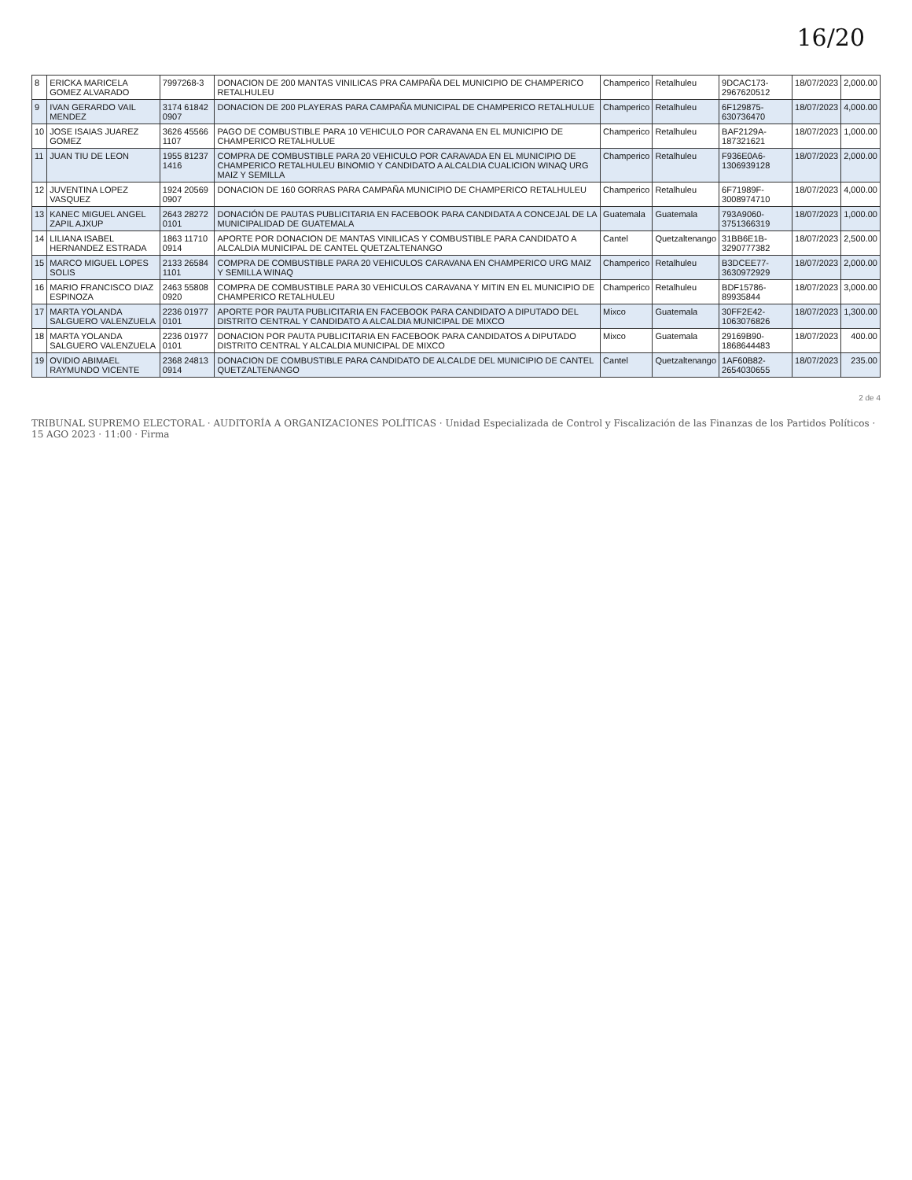16/20
| 8 | ERICKA MARICELA GOMEZ ALVARADO | 7997268-3 | DONACION DE 200 MANTAS VINILICAS PRA CAMPAÑA DEL MUNICIPIO DE CHAMPERICO RETALHULEU | Champerico | Retalhuleu | 9DCAC173-2967620512 | 18/07/2023 | 2,000.00 |
| 9 | IVAN GERARDO VAIL MENDEZ | 3174 61842 0907 | DONACION DE 200 PLAYERAS PARA CAMPAÑA MUNICIPAL DE CHAMPERICO RETALHULUE | Champerico | Retalhuleu | 6F129875-630736470 | 18/07/2023 | 4,000.00 |
| 10 | JOSE ISAIAS JUAREZ GOMEZ | 3626 45566 1107 | PAGO DE COMBUSTIBLE PARA 10 VEHICULO POR CARAVANA EN EL MUNICIPIO DE CHAMPERICO RETALHULUE | Champerico | Retalhuleu | BAF2129A-187321621 | 18/07/2023 | 1,000.00 |
| 11 | JUAN TIU DE LEON | 1955 81237 1416 | COMPRA DE COMBUSTIBLE PARA 20 VEHICULO POR CARAVADA EN EL MUNICIPIO DE CHAMPERICO RETALHULEU BINOMIO Y CANDIDATO A ALCALDIA CUALICION WINAQ URG MAIZ Y SEMILLA | Champerico | Retalhuleu | F936E0A6-1306939128 | 18/07/2023 | 2,000.00 |
| 12 | JUVENTINA LOPEZ VASQUEZ | 1924 20569 0907 | DONACION DE 160 GORRAS PARA CAMPAÑA MUNICIPIO DE CHAMPERICO RETALHULEU | Champerico | Retalhuleu | 6F71989F-3008974710 | 18/07/2023 | 4,000.00 |
| 13 | KANEC MIGUEL ANGEL ZAPIL AJXUP | 2643 28272 0101 | DONACIÓN DE PAUTAS PUBLICITARIA EN FACEBOOK PARA CANDIDATA A CONCEJAL DE LA MUNICIPALIDAD DE GUATEMALA | Guatemala | Guatemala | 793A9060-3751366319 | 18/07/2023 | 1,000.00 |
| 14 | LILIANA ISABEL HERNANDEZ ESTRADA | 1863 11710 0914 | APORTE POR DONACION DE MANTAS VINILICAS Y COMBUSTIBLE PARA CANDIDATO A ALCALDIA MUNICIPAL DE CANTEL QUETZALTENANGO | Cantel | Quetzaltenango | 31BB6E1B-3290777382 | 18/07/2023 | 2,500.00 |
| 15 | MARCO MIGUEL LOPES SOLIS | 2133 26584 1101 | COMPRA DE COMBUSTIBLE PARA 20 VEHICULOS CARAVANA EN CHAMPERICO URG MAIZ Y SEMILLA WINAQ | Champerico | Retalhuleu | B3DCEE77-3630972929 | 18/07/2023 | 2,000.00 |
| 16 | MARIO FRANCISCO DIAZ ESPINOZA | 2463 55808 0920 | COMPRA DE COMBUSTIBLE PARA 30 VEHICULOS CARAVANA Y MITIN EN EL MUNICIPIO DE CHAMPERICO RETALHULEU | Champerico | Retalhuleu | BDF15786-89935844 | 18/07/2023 | 3,000.00 |
| 17 | MARTA YOLANDA SALGUERO VALENZUELA | 2236 01977 0101 | APORTE POR PAUTA PUBLICITARIA EN FACEBOOK PARA CANDIDATO A DIPUTADO DEL DISTRITO CENTRAL Y CANDIDATO A ALCALDIA MUNICIPAL DE MIXCO | Mixco | Guatemala | 30FF2E42-1063076826 | 18/07/2023 | 1,300.00 |
| 18 | MARTA YOLANDA SALGUERO VALENZUELA | 2236 01977 0101 | DONACION POR PAUTA PUBLICITARIA EN FACEBOOK PARA CANDIDATOS A DIPUTADO DISTRITO CENTRAL Y ALCALDIA MUNICIPAL DE MIXCO | Mixco | Guatemala | 29169B90-1868644483 | 18/07/2023 | 400.00 |
| 19 | OVIDIO ABIMAEL RAYMUNDO VICENTE | 2368 24813 0914 | DONACION DE COMBUSTIBLE PARA CANDIDATO DE ALCALDE DEL MUNICIPIO DE CANTEL QUETZALTENANGO | Cantel | Quetzaltenango | 1AF60B82-2654030655 | 18/07/2023 | 235.00 |
2 de 4
TRIBUNAL SUPREMO ELECTORAL · AUDITORÍA A ORGANIZACIONES POLÍTICAS · Unidad Especializada de Control y Fiscalización de las Finanzas de los Partidos Políticos · 15 AGO 2023 · 11:00 · Firma